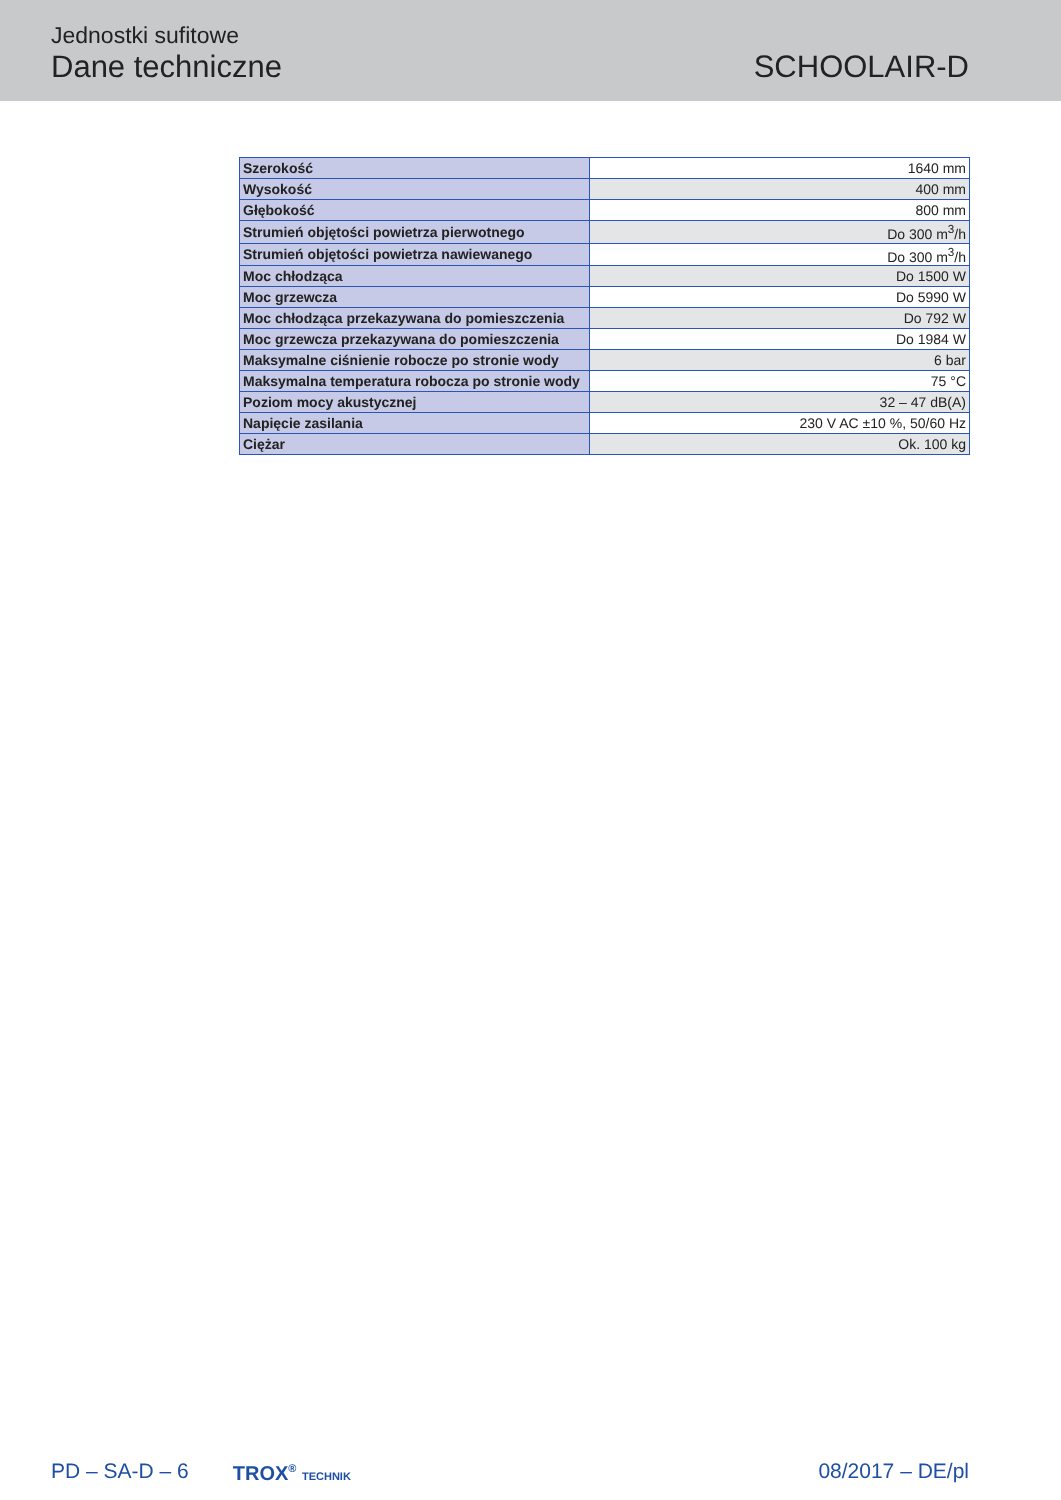Jednostki sufitowe
Dane techniczne
SCHOOLAIR-D
| Szerokość | 1640 mm |
| Wysokość | 400 mm |
| Głębokość | 800 mm |
| Strumień objętości powietrza pierwotnego | Do 300 m<sup>3</sup>/h |
| Strumień objętości powietrza nawiewanego | Do 300 m<sup>3</sup>/h |
| Moc chłodząca | Do 1500 W |
| Moc grzewcza | Do 5990 W |
| Moc chłodząca przekazywana do pomieszczenia | Do 792 W |
| Moc grzewcza przekazywana do pomieszczenia | Do 1984 W |
| Maksymalne ciśnienie robocze po stronie wody | 6 bar |
| Maksymalna temperatura robocza po stronie wody | 75 °C |
| Poziom mocy akustycznej | 32 – 47 dB(A) |
| Napięcie zasilania | 230 V AC ±10 %, 50/60 Hz |
| Ciężar | Ok. 100 kg |
PD – SA-D – 6 TROX<sup>®</sup> TECHNIK 08/2017 – DE/pl